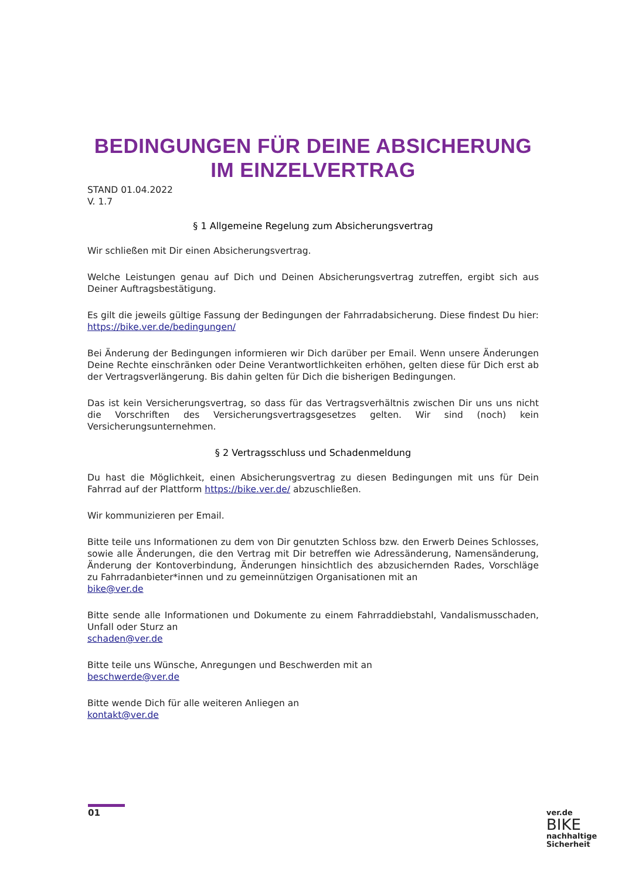BEDINGUNGEN FÜR DEINE ABSICHERUNG IM EINZELVERTRAG
STAND 01.04.2022
V. 1.7
§ 1 Allgemeine Regelung zum Absicherungsvertrag
Wir schließen mit Dir einen Absicherungsvertrag.
Welche Leistungen genau auf Dich und Deinen Absicherungsvertrag zutreffen, ergibt sich aus Deiner Auftragsbestätigung.
Es gilt die jeweils gültige Fassung der Bedingungen der Fahrradabsicherung. Diese findest Du hier: https://bike.ver.de/bedingungen/
Bei Änderung der Bedingungen informieren wir Dich darüber per Email. Wenn unsere Änderungen Deine Rechte einschränken oder Deine Verantwortlichkeiten erhöhen, gelten diese für Dich erst ab der Vertragsverlängerung. Bis dahin gelten für Dich die bisherigen Bedingungen.
Das ist kein Versicherungsvertrag, so dass für das Vertragsverhältnis zwischen Dir uns uns nicht die Vorschriften des Versicherungsvertragsgesetzes gelten. Wir sind (noch) kein Versicherungsunternehmen.
§ 2 Vertragsschluss und Schadenmeldung
Du hast die Möglichkeit, einen Absicherungsvertrag zu diesen Bedingungen mit uns für Dein Fahrrad auf der Plattform https://bike.ver.de/ abzuschließen.
Wir kommunizieren per Email.
Bitte teile uns Informationen zu dem von Dir genutzten Schloss bzw. den Erwerb Deines Schlosses, sowie alle Änderungen, die den Vertrag mit Dir betreffen wie Adressänderung, Namensänderung, Änderung der Kontoverbindung, Änderungen hinsichtlich des abzusichernden Rades, Vorschläge zu Fahrradanbieter*innen und zu gemeinnützigen Organisationen mit an
bike@ver.de
Bitte sende alle Informationen und Dokumente zu einem Fahrraddiebstahl, Vandalismusschaden, Unfall oder Sturz an
schaden@ver.de
Bitte teile uns Wünsche, Anregungen und Beschwerden mit an
beschwerde@ver.de
Bitte wende Dich für alle weiteren Anliegen an
kontakt@ver.de
01
ver.de
BIKE
nachhaltige
Sicherheit